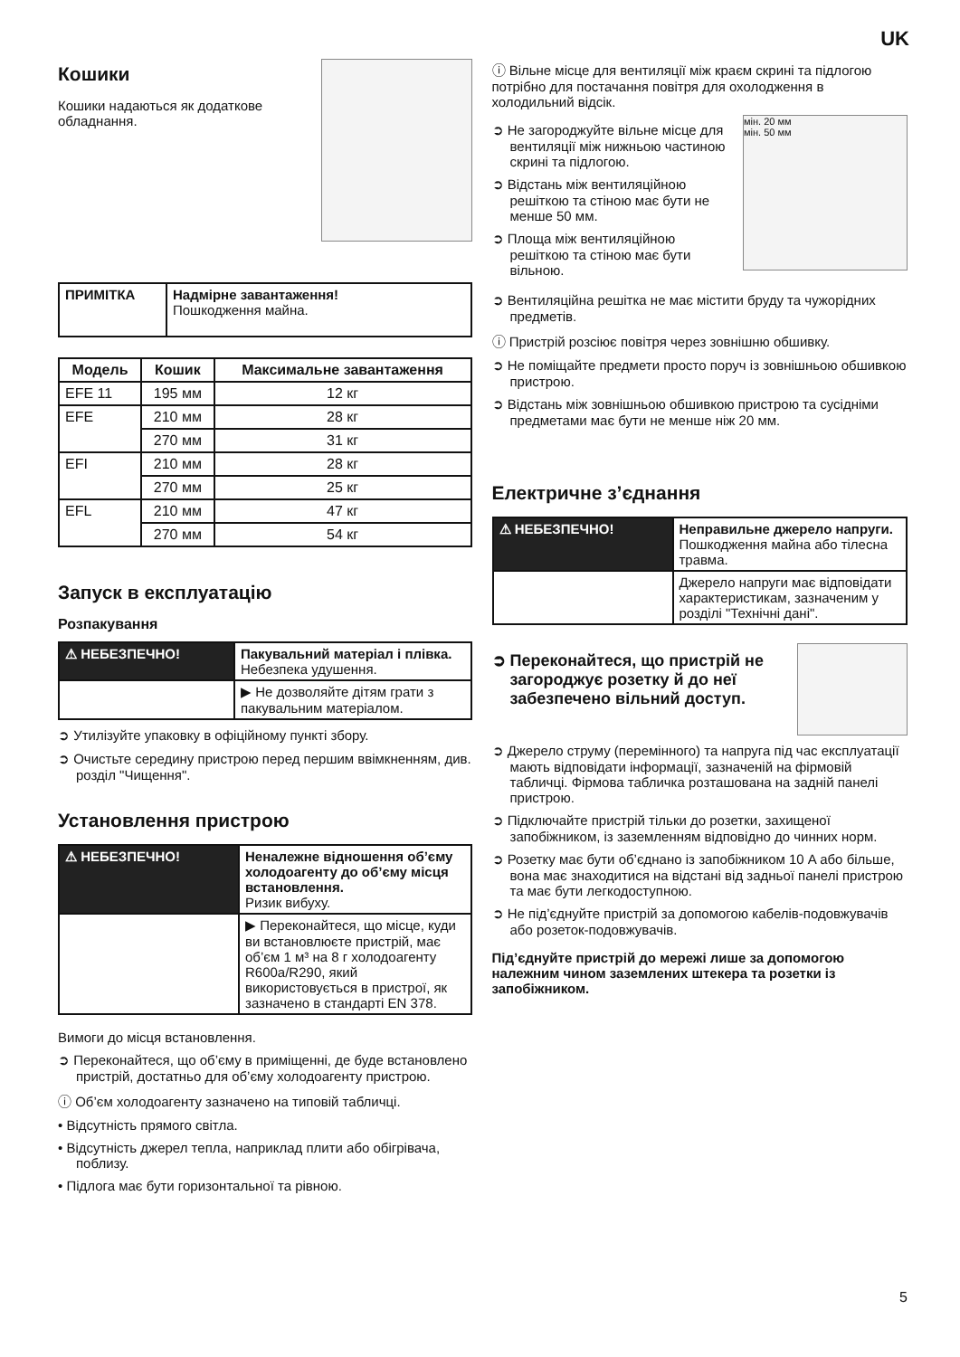UK
Кошики
Кошики надаються як додаткове обладнання.
| ПРИМІТКА | Надмірне завантаження! Пошкодження майна. |
| Модель | Кошик | Максимальне завантаження |
| --- | --- | --- |
| EFE 11 | 195 мм | 12 кг |
| EFE | 210 мм | 28 кг |
| | 270 мм | 31 кг |
| EFI | 210 мм | 28 кг |
| | 270 мм | 25 кг |
| EFL | 210 мм | 47 кг |
| | 270 мм | 54 кг |
Запуск в експлуатацію
Розпакування
| ⚠ НЕБЕЗПЕЧНО! | Пакувальний матеріал і плівка. Небезпека удушення. |
| | ▶ Не дозволяйте дітям грати з пакувальним матеріалом. |
➲ Утилізуйте упаковку в офіційному пункті збору.
➲ Очистьте середину пристрою перед першим ввімкненням, див. розділ "Чищення".
Установлення пристрою
| ⚠ НЕБЕЗПЕЧНО! | Неналежне відношення об’єму холодоагенту до об’єму місця встановлення. Ризик вибуху. |
| | ▶ Переконайтеся, що місце, куди ви встановлюєте пристрій, має об’єм 1 м³ на 8 г холодоагенту R600a/R290, який використовується в пристрої, як зазначено в стандарті EN 378. |
Вимоги до місця встановлення.
➲ Переконайтеся, що об’єму в приміщенні, де буде встановлено пристрій, достатньо для об’єму холодоагенту пристрою.
ⓘ Об’єм холодоагенту зазначено на типовій табличці.
• Відсутність прямого світла.
• Відсутність джерел тепла, наприклад плити або обігрівача, поблизу.
• Підлога має бути горизонтальної та рівною.
ⓘ Вільне місце для вентиляції між краєм скрині та підлогою потрібно для постачання повітря для охолодження в холодильний відсік.
➲ Не загороджуйте вільне місце для вентиляції між нижньою частиною скрині та підлогою.
➲ Відстань між вентиляційною решіткою та стіною має бути не менше 50 мм.
➲ Площа між вентиляційною решіткою та стіною має бути вільною.
мін. 20 мм
мін. 50 мм
➲ Вентиляційна решітка не має містити бруду та чужорідних предметів.
ⓘ Пристрій розсіює повітря через зовнішню обшивку.
➲ Не поміщайте предмети просто поруч із зовнішньою обшивкою пристрою.
➲ Відстань між зовнішньою обшивкою пристрою та сусідніми предметами має бути не менше ніж 20 мм.
Електричне з’єднання
| ⚠ НЕБЕЗПЕЧНО! | Неправильне джерело напруги. Пошкодження майна або тілесна травма. |
| | Джерело напруги має відповідати характеристикам, зазначеним у розділі "Технічні дані". |
➲ Переконайтеся, що пристрій не загороджує розетку й до неї забезпечено вільний доступ.
➲ Джерело струму (перемінного) та напруга під час експлуатації мають відповідати інформації, зазначеній на фірмовій табличці. Фірмова табличка розташована на задній панелі пристрою.
➲ Підключайте пристрій тільки до розетки, захищеної запобіжником, із заземленням відповідно до чинних норм.
➲ Розетку має бути об’єднано із запобіжником 10 A або більше, вона має знаходитися на відстані від задньої панелі пристрою та має бути легкодоступною.
➲ Не під’єднуйте пристрій за допомогою кабелів-подовжувачів або розеток-подовжувачів.
Під’єднуйте пристрій до мережі лише за допомогою належним чином заземлених штекера та розетки із запобіжником.
5